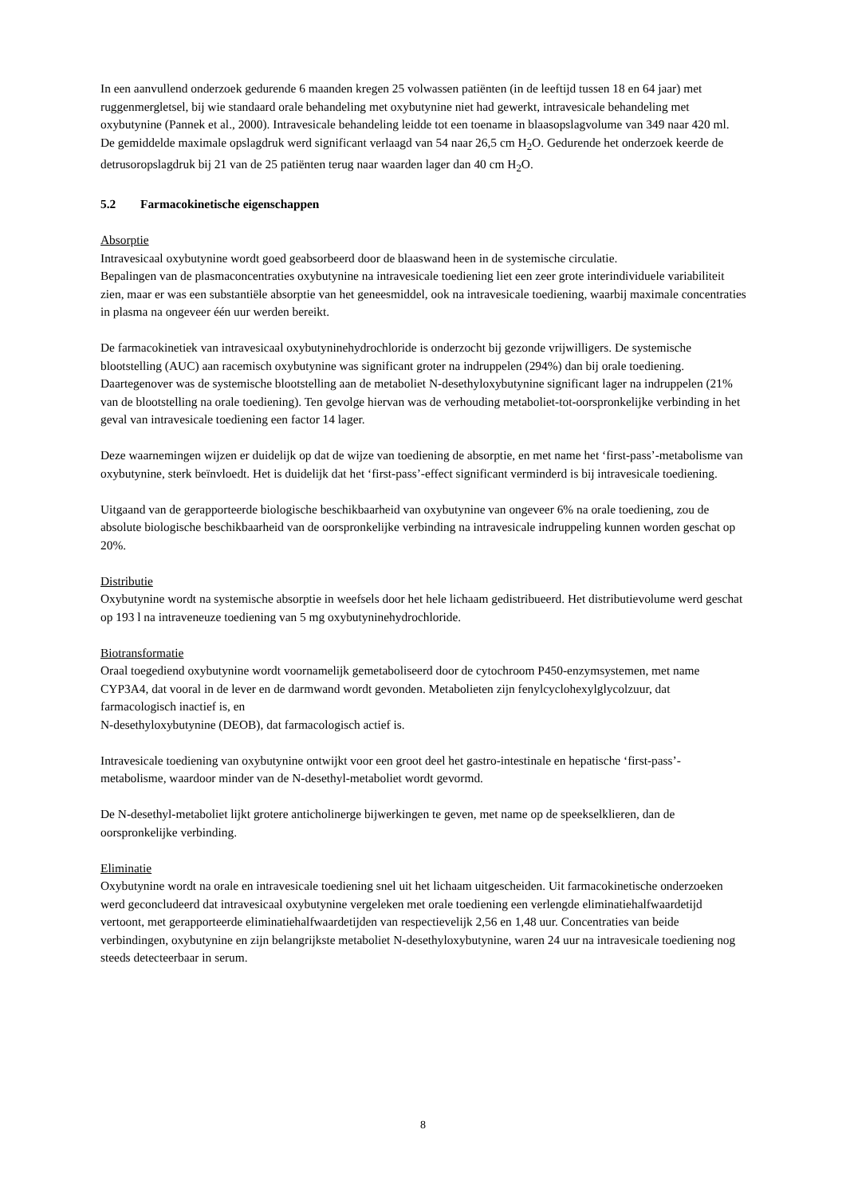In een aanvullend onderzoek gedurende 6 maanden kregen 25 volwassen patiënten (in de leeftijd tussen 18 en 64 jaar) met ruggenmergletsel, bij wie standaard orale behandeling met oxybutynine niet had gewerkt, intravesicale behandeling met oxybutynine (Pannek et al., 2000). Intravesicale behandeling leidde tot een toename in blaasopslagvolume van 349 naar 420 ml. De gemiddelde maximale opslagdruk werd significant verlaagd van 54 naar 26,5 cm H<sub>2</sub>O. Gedurende het onderzoek keerde de detrusoropslagdruk bij 21 van de 25 patiënten terug naar waarden lager dan 40 cm H<sub>2</sub>O.
5.2 Farmacokinetische eigenschappen
Absorptie
Intravesicaal oxybutynine wordt goed geabsorbeerd door de blaaswand heen in de systemische circulatie.
Bepalingen van de plasmaconcentraties oxybutynine na intravesicale toediening liet een zeer grote interindividuele variabiliteit zien, maar er was een substantiële absorptie van het geneesmiddel, ook na intravesicale toediening, waarbij maximale concentraties in plasma na ongeveer één uur werden bereikt.
De farmacokinetiek van intravesicaal oxybutyninehydrochloride is onderzocht bij gezonde vrijwilligers. De systemische blootstelling (AUC) aan racemisch oxybutynine was significant groter na indruppelen (294%) dan bij orale toediening. Daartegenover was de systemische blootstelling aan de metaboliet N-desethyloxybutynine significant lager na indruppelen (21% van de blootstelling na orale toediening). Ten gevolge hiervan was de verhouding metaboliet-tot-oorspronkelijke verbinding in het geval van intravesicale toediening een factor 14 lager.
Deze waarnemingen wijzen er duidelijk op dat de wijze van toediening de absorptie, en met name het ‘first-pass’-metabolisme van oxybutynine, sterk beïnvloedt. Het is duidelijk dat het ‘first-pass’-effect significant verminderd is bij intravesicale toediening.
Uitgaand van de gerapporteerde biologische beschikbaarheid van oxybutynine van ongeveer 6% na orale toediening, zou de absolute biologische beschikbaarheid van de oorspronkelijke verbinding na intravesicale indruppeling kunnen worden geschat op 20%.
Distributie
Oxybutynine wordt na systemische absorptie in weefsels door het hele lichaam gedistribueerd. Het distributievolume werd geschat op 193 l na intraveneuze toediening van 5 mg oxybutyninehydrochloride.
Biotransformatie
Oraal toegediend oxybutynine wordt voornamelijk gemetaboliseerd door de cytochroom P450-enzymsystemen, met name CYP3A4, dat vooral in de lever en de darmwand wordt gevonden. Metabolieten zijn fenylcyclohexylglycolzuur, dat farmacologisch inactief is, en
N-desethyloxybutynine (DEOB), dat farmacologisch actief is.
Intravesicale toediening van oxybutynine ontwijkt voor een groot deel het gastro-intestinale en hepatische ‘first-pass’-metabolisme, waardoor minder van de N-desethyl-metaboliet wordt gevormd.
De N-desethyl-metaboliet lijkt grotere anticholinerge bijwerkingen te geven, met name op de speekselklieren, dan de oorspronkelijke verbinding.
Eliminatie
Oxybutynine wordt na orale en intravesicale toediening snel uit het lichaam uitgescheiden. Uit farmacokinetische onderzoeken werd geconcludeerd dat intravesicaal oxybutynine vergeleken met orale toediening een verlengde eliminatiehalfwaardetijd vertoont, met gerapporteerde eliminatiehalfwaardetijden van respectievelijk 2,56 en 1,48 uur. Concentraties van beide verbindingen, oxybutynine en zijn belangrijkste metaboliet N-desethyloxybutynine, waren 24 uur na intravesicale toediening nog steeds detecteerbaar in serum.
8